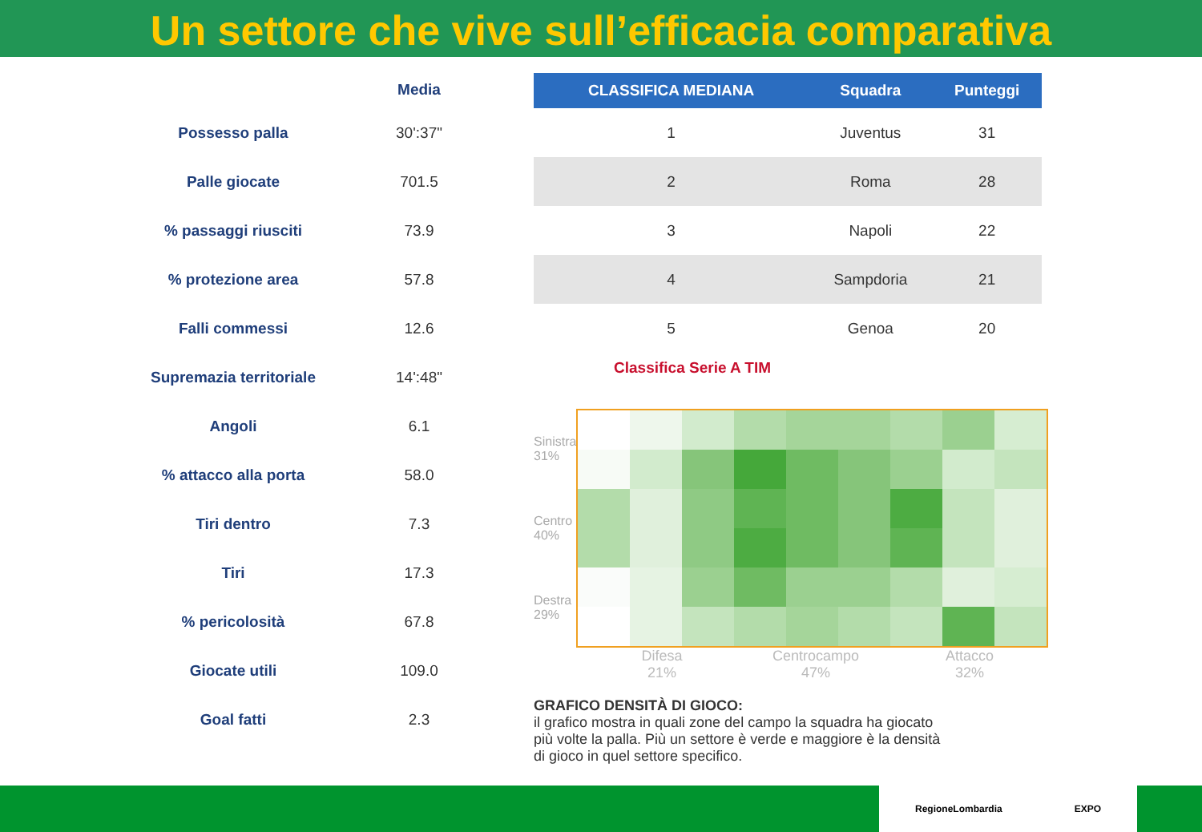Un settore che vive sull’efficacia comparativa
| | Media |
| --- | --- |
| Possesso palla | 30':37" |
| Palle giocate | 701.5 |
| % passaggi riusciti | 73.9 |
| % protezione area | 57.8 |
| Falli commessi | 12.6 |
| Supremazia territoriale | 14':48" |
| Angoli | 6.1 |
| % attacco alla porta | 58.0 |
| Tiri dentro | 7.3 |
| Tiri | 17.3 |
| % pericolosità | 67.8 |
| Giocate utili | 109.0 |
| Goal fatti | 2.3 |
| CLASSIFICA MEDIANA | Squadra | Punteggi |
| --- | --- | --- |
| 1 | Juventus | 31 |
| 2 | Roma | 28 |
| 3 | Napoli | 22 |
| 4 | Sampdoria | 21 |
| 5 | Genoa | 20 |
Classifica Serie A TIM
Sinistra 31%
Centro 40%
Destra 29%
Difesa
21%
Centrocampo
47%
Attacco
32%
GRAFICO DENSITÀ DI GIOCO:
il grafico mostra in quali zone del campo la squadra ha giocato
più volte la palla. Più un settore è verde e maggiore è la densità
di gioco in quel settore specifico.
RegioneLombardia EXPO